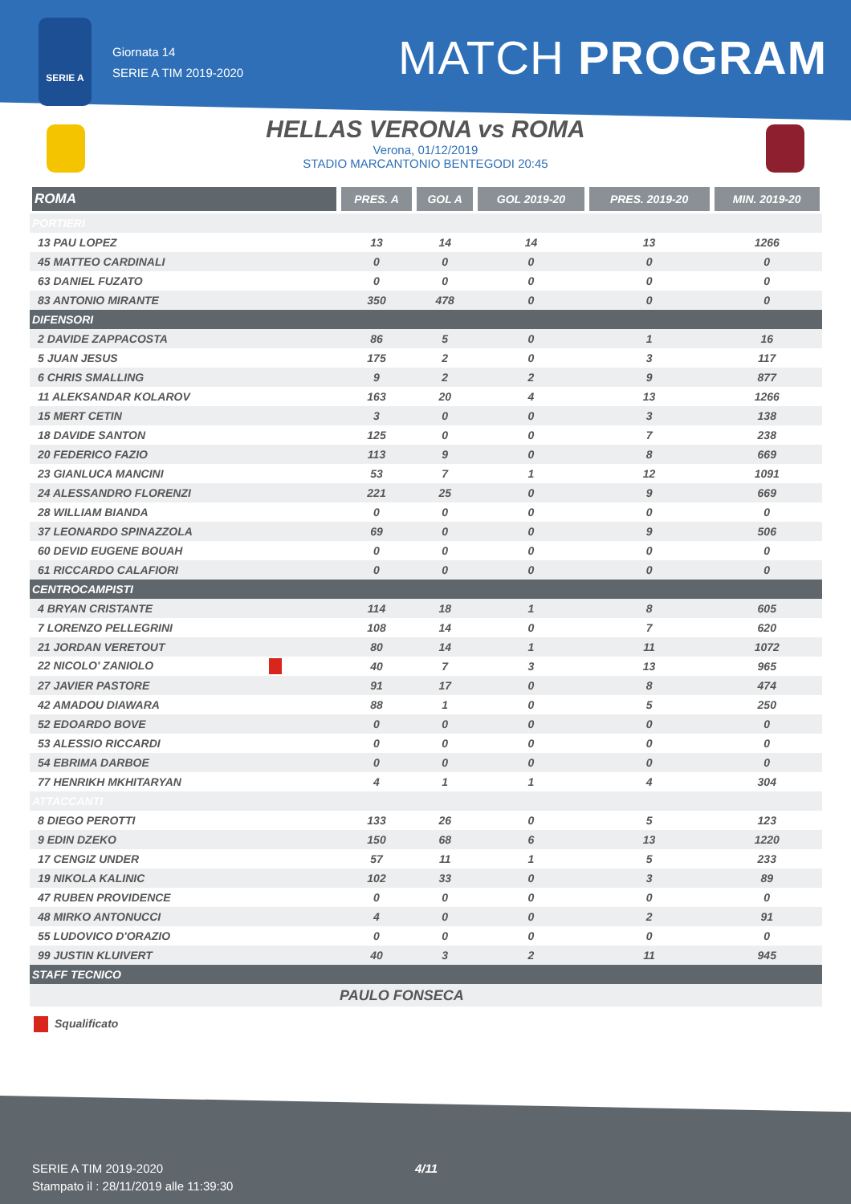SERIE A
Giornata 14
SERIE A TIM 2019-2020
MATCH PROGRAM
HELLAS VERONA vs ROMA
Verona, 01/12/2019
STADIO MARCANTONIO BENTEGODI 20:45
| ROMA | PRES. A | GOL A | GOL 2019-20 | PRES. 2019-20 | MIN. 2019-20 |
| --- | --- | --- | --- | --- | --- |
| PORTIERI | | | | | |
| 13 PAU LOPEZ | 13 | 14 | 14 | 13 | 1266 |
| 45 MATTEO CARDINALI | 0 | 0 | 0 | 0 | 0 |
| 63 DANIEL FUZATO | 0 | 0 | 0 | 0 | 0 |
| 83 ANTONIO MIRANTE | 350 | 478 | 0 | 0 | 0 |
| DIFENSORI | | | | | |
| 2 DAVIDE ZAPPACOSTA | 86 | 5 | 0 | 1 | 16 |
| 5 JUAN JESUS | 175 | 2 | 0 | 3 | 117 |
| 6 CHRIS SMALLING | 9 | 2 | 2 | 9 | 877 |
| 11 ALEKSANDAR KOLAROV | 163 | 20 | 4 | 13 | 1266 |
| 15 MERT CETIN | 3 | 0 | 0 | 3 | 138 |
| 18 DAVIDE SANTON | 125 | 0 | 0 | 7 | 238 |
| 20 FEDERICO FAZIO | 113 | 9 | 0 | 8 | 669 |
| 23 GIANLUCA MANCINI | 53 | 7 | 1 | 12 | 1091 |
| 24 ALESSANDRO FLORENZI | 221 | 25 | 0 | 9 | 669 |
| 28 WILLIAM BIANDA | 0 | 0 | 0 | 0 | 0 |
| 37 LEONARDO SPINAZZOLA | 69 | 0 | 0 | 9 | 506 |
| 60 DEVID EUGENE BOUAH | 0 | 0 | 0 | 0 | 0 |
| 61 RICCARDO CALAFIORI | 0 | 0 | 0 | 0 | 0 |
| CENTROCAMPISTI | | | | | |
| 4 BRYAN CRISTANTE | 114 | 18 | 1 | 8 | 605 |
| 7 LORENZO PELLEGRINI | 108 | 14 | 0 | 7 | 620 |
| 21 JORDAN VERETOUT | 80 | 14 | 1 | 11 | 1072 |
| 22 NICOLO' ZANIOLO | 40 | 7 | 3 | 13 | 965 |
| 27 JAVIER PASTORE | 91 | 17 | 0 | 8 | 474 |
| 42 AMADOU DIAWARA | 88 | 1 | 0 | 5 | 250 |
| 52 EDOARDO BOVE | 0 | 0 | 0 | 0 | 0 |
| 53 ALESSIO RICCARDI | 0 | 0 | 0 | 0 | 0 |
| 54 EBRIMA DARBOE | 0 | 0 | 0 | 0 | 0 |
| 77 HENRIKH MKHITARYAN | 4 | 1 | 1 | 4 | 304 |
| ATTACCANTI | | | | | |
| 8 DIEGO PEROTTI | 133 | 26 | 0 | 5 | 123 |
| 9 EDIN DZEKO | 150 | 68 | 6 | 13 | 1220 |
| 17 CENGIZ UNDER | 57 | 11 | 1 | 5 | 233 |
| 19 NIKOLA KALINIC | 102 | 33 | 0 | 3 | 89 |
| 47 RUBEN PROVIDENCE | 0 | 0 | 0 | 0 | 0 |
| 48 MIRKO ANTONUCCI | 4 | 0 | 0 | 2 | 91 |
| 55 LUDOVICO D'ORAZIO | 0 | 0 | 0 | 0 | 0 |
| 99 JUSTIN KLUIVERT | 40 | 3 | 2 | 11 | 945 |
| STAFF TECNICO | | | | | |
| | PAULO FONSECA | | | | |
Squalificato
SERIE A TIM 2019-2020
Stampato il : 28/11/2019 alle 11:39:30
4/11